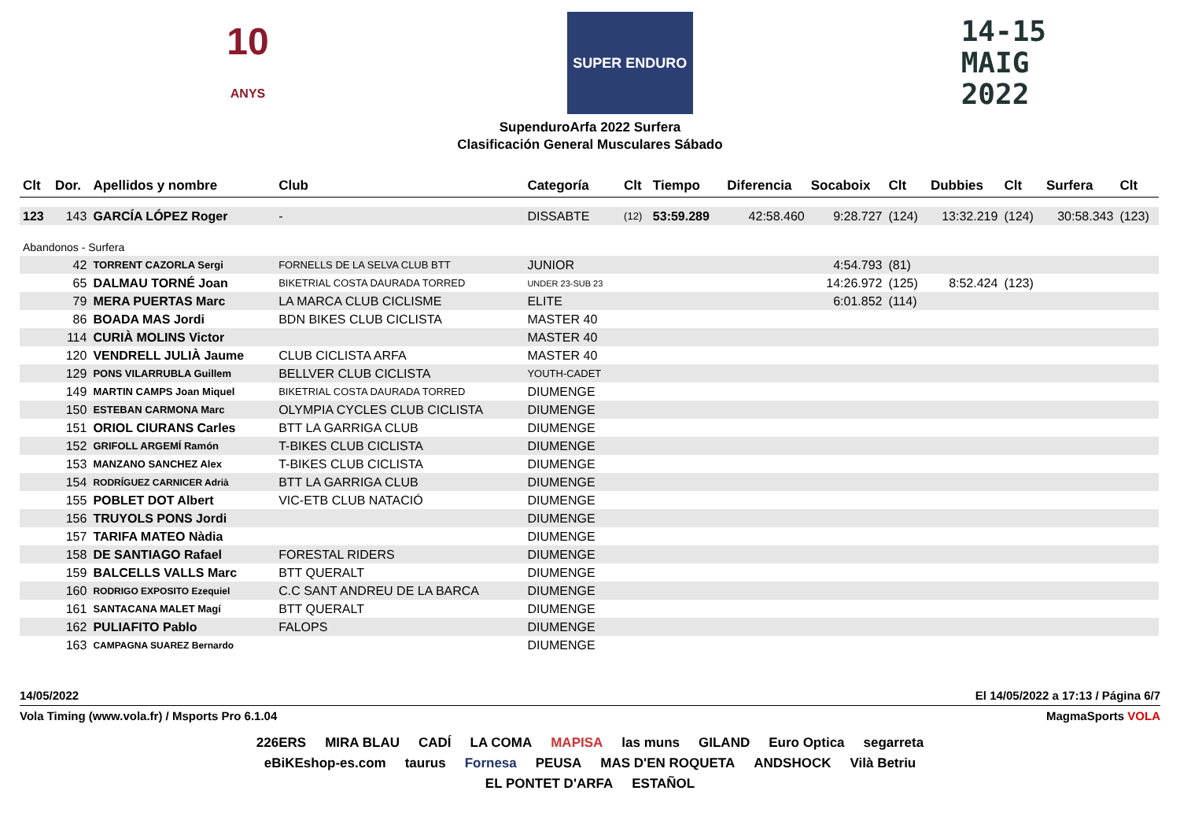10
ANYS
SUPER ENDURO
14-15
MAIG
2022
SupenduroArfa 2022 Surfera
Clasificación General Musculares Sábado
| Clt | Dor. | Apellidos y nombre | Club | Categoría | Clt | Tiempo | Diferencia | Socaboix | Clt | Dubbies | Clt | Surfera | Clt |
| --- | --- | --- | --- | --- | --- | --- | --- | --- | --- | --- | --- | --- | --- |
| 123 | 143 | GARCÍA LÓPEZ Roger | - | DISSABTE | (12) | 53:59.289 | 42:58.460 | 9:28.727 | (124) | 13:32.219 | (124) | 30:58.343 | (123) |
| Abandonos - Surfera | | | | | | | | | | | | | |
| | 42 | TORRENT CAZORLA Sergi | FORNELLS DE LA SELVA CLUB BTT | JUNIOR | | | | 4:54.793 | (81) | | | | |
| | 65 | DALMAU TORNÉ Joan | BIKETRIAL COSTA DAURADA TORRED | UNDER 23-SUB 23 | | | | 14:26.972 | (125) | 8:52.424 | (123) | | |
| | 79 | MERA PUERTAS Marc | LA MARCA CLUB CICLISME | ELITE | | | | 6:01.852 | (114) | | | | |
| | 86 | BOADA MAS Jordi | BDN BIKES CLUB CICLISTA | MASTER 40 | | | | | | | | | |
| | 114 | CURIÀ MOLINS Victor | | MASTER 40 | | | | | | | | | |
| | 120 | VENDRELL JULIÀ Jaume | CLUB CICLISTA ARFA | MASTER 40 | | | | | | | | | |
| | 129 | PONS VILARRUBLA Guillem | BELLVER CLUB CICLISTA | YOUTH-CADET | | | | | | | | | |
| | 149 | MARTIN CAMPS Joan Miquel | BIKETRIAL COSTA DAURADA TORRED | DIUMENGE | | | | | | | | | |
| | 150 | ESTEBAN CARMONA Marc | OLYMPIA CYCLES CLUB CICLISTA | DIUMENGE | | | | | | | | | |
| | 151 | ORIOL CIURANS Carles | BTT LA GARRIGA CLUB | DIUMENGE | | | | | | | | | |
| | 152 | GRIFOLL ARGEMÍ Ramón | T-BIKES CLUB CICLISTA | DIUMENGE | | | | | | | | | |
| | 153 | MANZANO SANCHEZ Alex | T-BIKES CLUB CICLISTA | DIUMENGE | | | | | | | | | |
| | 154 | RODRÍGUEZ CARNICER Adrià | BTT LA GARRIGA CLUB | DIUMENGE | | | | | | | | | |
| | 155 | POBLET DOT Albert | VIC-ETB CLUB NATACIÓ | DIUMENGE | | | | | | | | | |
| | 156 | TRUYOLS PONS Jordi | | DIUMENGE | | | | | | | | | |
| | 157 | TARIFA MATEO Nàdia | | DIUMENGE | | | | | | | | | |
| | 158 | DE SANTIAGO Rafael | FORESTAL RIDERS | DIUMENGE | | | | | | | | | |
| | 159 | BALCELLS VALLS Marc | BTT QUERALT | DIUMENGE | | | | | | | | | |
| | 160 | RODRIGO EXPOSITO Ezequiel | C.C SANT ANDREU DE LA BARCA | DIUMENGE | | | | | | | | | |
| | 161 | SANTACANA MALET Magí | BTT QUERALT | DIUMENGE | | | | | | | | | |
| | 162 | PULIAFITO Pablo | FALOPS | DIUMENGE | | | | | | | | | |
| | 163 | CAMPAGNA SUAREZ Bernardo | | DIUMENGE | | | | | | | | | |
14/05/2022 El 14/05/2022 a 17:13 / Página 6/7
Vola Timing (www.vola.fr) / Msports Pro 6.1.04 MagmaSports VOLA
226ERS MIRA BLAU CADÍ LA COMA MAPISA las muns GILAND Euro Optica segarreta eBiKEshop-es.com taurus Fornesa PEUSA MAS D'EN ROQUETA ANDSHOCK Vilà Betriu EL PONTET D'ARFA ESTAÑOL